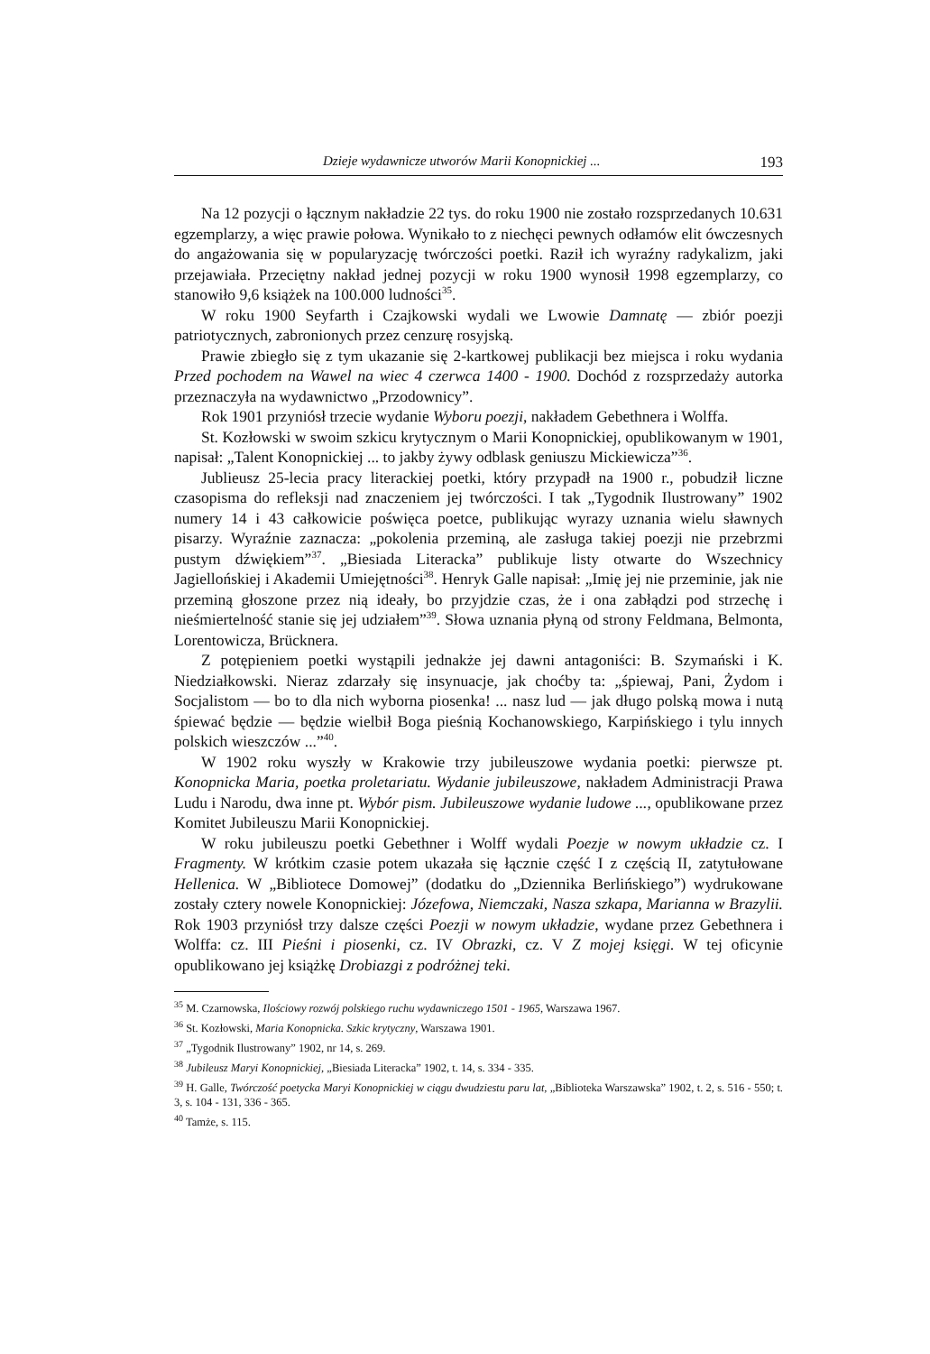Dzieje wydawnicze utworów Marii Konopnickiej ... 193
Na 12 pozycji o łącznym nakładzie 22 tys. do roku 1900 nie zostało rozsprzedanych 10.631 egzemplarzy, a więc prawie połowa. Wynikało to z niechęci pewnych odłamów elit ówczesnych do angażowania się w popularyzację twórczości poetki. Raził ich wyraźny radykalizm, jaki przejawiała. Przeciętny nakład jednej pozycji w roku 1900 wynosił 1998 egzemplarzy, co stanowiło 9,6 książek na 100.000 ludności<sup>35</sup>.
W roku 1900 Seyfarth i Czajkowski wydali we Lwowie Damnatę — zbiór poezji patriotycznych, zabronionych przez cenzurę rosyjską.
Prawie zbiegło się z tym ukazanie się 2-kartkowej publikacji bez miejsca i roku wydania Przed pochodem na Wawel na wiec 4 czerwca 1400 - 1900. Dochód z rozsprzedaży autorka przeznaczyła na wydawnictwo „Przodownicy”.
Rok 1901 przyniósł trzecie wydanie Wyboru poezji, nakładem Gebethnera i Wolffa.
St. Kozłowski w swoim szkicu krytycznym o Marii Konopnickiej, opublikowanym w 1901, napisał: „Talent Konopnickiej ... to jakby żywy odblask geniuszu Mickiewicza”<sup>36</sup>.
Jublieusz 25-lecia pracy literackiej poetki, który przypadł na 1900 r., pobudził liczne czasopisma do refleksji nad znaczeniem jej twórczości. I tak „Tygodnik Ilustrowany” 1902 numery 14 i 43 całkowicie poświęca poetce, publikując wyrazy uznania wielu sławnych pisarzy. Wyraźnie zaznacza: „pokolenia przeminą, ale zasługa takiej poezji nie przebrzmi pustym dźwiękiem”<sup>37</sup>. „Biesiada Literacka” publikuje listy otwarte do Wszechnicy Jagiellońskiej i Akademii Umiejętności<sup>38</sup>. Henryk Galle napisał: „Imię jej nie przeminie, jak nie przeminą głoszone przez nią ideały, bo przyjdzie czas, że i ona zabłądzi pod strzechę i nieśmiertelność stanie się jej udziałem”<sup>39</sup>. Słowa uznania płyną od strony Feldmana, Belmonta, Lorentowicza, Brücknera.
Z potępieniem poetki wystąpili jednakże jej dawni antagoniści: B. Szymański i K. Niedziałkowski. Nieraz zdarzały się insynuacje, jak choćby ta: „śpiewaj, Pani, Żydom i Socjalistom — bo to dla nich wyborna piosenka! ... nasz lud — jak długo polską mowa i nutą śpiewać będzie — będzie wielbił Boga pieśnią Kochanowskiego, Karpińskiego i tylu innych polskich wieszczów ...”<sup>40</sup>.
W 1902 roku wyszły w Krakowie trzy jubileuszowe wydania poetki: pierwsze pt. Konopnicka Maria, poetka proletariatu. Wydanie jubileuszowe, nakładem Administracji Prawa Ludu i Narodu, dwa inne pt. Wybór pism. Jubileuszowe wydanie ludowe ..., opublikowane przez Komitet Jubileuszu Marii Konopnickiej.
W roku jubileuszu poetki Gebethner i Wolff wydali Poezje w nowym układzie cz. I Fragmenty. W krótkim czasie potem ukazała się łącznie część I z częścią II, zatytułowane Hellenica. W „Bibliotece Domowej” (dodatku do „Dziennika Berlińskiego”) wydrukowane zostały cztery nowele Konopnickiej: Józefowa, Niemczaki, Nasza szkapa, Marianna w Brazylii. Rok 1903 przyniósł trzy dalsze części Poezji w nowym układzie, wydane przez Gebethnera i Wolffa: cz. III Pieśni i piosenki, cz. IV Obrazki, cz. V Z mojej księgi. W tej oficynie opublikowano jej książkę Drobiazgi z podróżnej teki.
<sup>35</sup> M. Czarnowska, Ilościowy rozwój polskiego ruchu wydawniczego 1501 - 1965, Warszawa 1967.
<sup>36</sup> St. Kozłowski, Maria Konopnicka. Szkic krytyczny, Warszawa 1901.
<sup>37</sup> „Tygodnik Ilustrowany” 1902, nr 14, s. 269.
<sup>38</sup> Jubileusz Maryi Konopnickiej, „Biesiada Literacka” 1902, t. 14, s. 334 - 335.
<sup>39</sup> H. Galle, Twórczość poetycka Maryi Konopnickiej w ciągu dwudziestu paru lat, „Biblioteka Warszawska” 1902, t. 2, s. 516 - 550; t. 3, s. 104 - 131, 336 - 365.
<sup>40</sup> Tamże, s. 115.